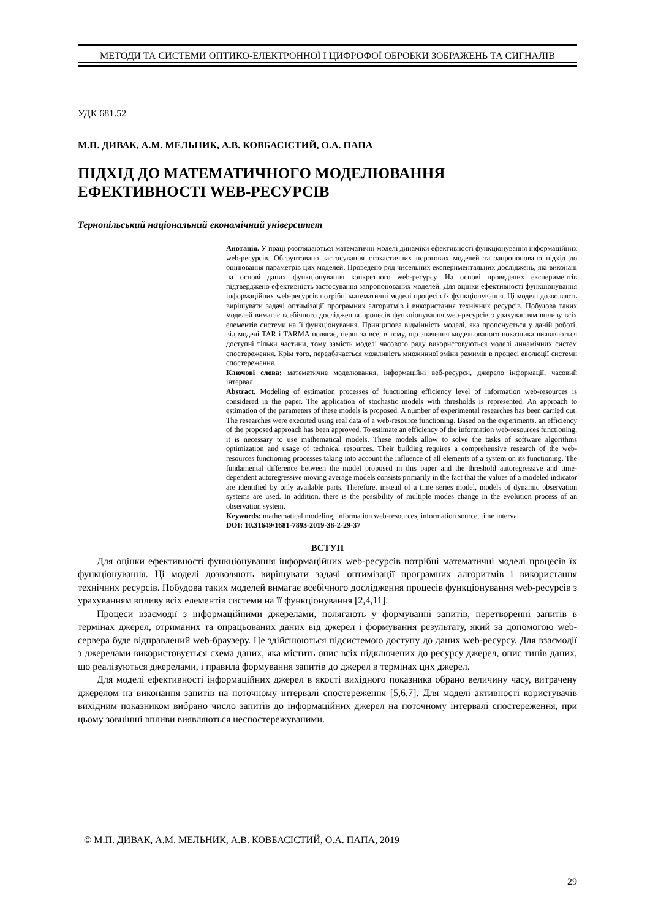МЕТОДИ ТА СИСТЕМИ ОПТИКО-ЕЛЕКТРОННОЇ І ЦИФРОФОЇ ОБРОБКИ ЗОБРАЖЕНЬ ТА СИГНАЛІВ
УДК 681.52
М.П. ДИВАК, А.М. МЕЛЬНИК, А.В. КОВБАСІСТИЙ, О.А. ПАПА
ПІДХІД ДО МАТЕМАТИЧНОГО МОДЕЛЮВАННЯ
ЕФЕКТИВНОСТІ WEB-РЕСУРСІВ
Тернопільський національний економічний університет
Анотація. У праці розглядаються математичні моделі динаміки ефективності функціонування інформаційних web-ресурсів. Обгрунтовано застосування стохастичних порогових моделей та запропоновано підхід до оцінювання параметрів цих моделей. Проведено ряд чисельних експериментальних досліджень, які виконані на основі даних функціонування конкретного web-ресурсу. На основі проведених експериментів підтверджено ефективність застосування запропонованих моделей. Для оцінки ефективності функціонування інформаційних web-ресурсів потрібні математичні моделі процесів їх функціонування. Ці моделі дозволяють вирішувати задачі оптимізації програмних алгоритмів і використання технічних ресурсів. Побудова таких моделей вимагає всебічного дослідження процесів функціонування web-ресурсів з урахуванням впливу всіх елементів системи на її функціонування. Принципова відмінність моделі, яка пропонується у даній роботі, від моделі TAR і TARMA полягає, перш за все, в тому, що значення модельованого показника виявляються доступні тільки частини, тому замість моделі часового ряду використовуються моделі динамічних систем спостереження. Крім того, передбачається можливість множинної зміни режимів в процесі еволюції системи спостереження.
Ключові слова: математичне моделювання, інформаційні веб-ресурси, джерело інформації, часовий інтервал.
Abstract. Modeling of estimation processes of functioning efficiency level of information web-resources is considered in the paper. The application of stochastic models with thresholds is represented. An approach to estimation of the parameters of these models is proposed. A number of experimental researches has been carried out. The researches were executed using real data of a web-resource functioning. Based on the experiments, an efficiency of the proposed approach has been approved. To estimate an efficiency of the information web-resources functioning, it is necessary to use mathematical models. These models allow to solve the tasks of software algorithms optimization and usage of technical resources. Their building requires a comprehensive research of the web-resources functioning processes taking into account the influence of all elements of a system on its functioning. The fundamental difference between the model proposed in this paper and the threshold autoregressive and time-dependent autoregressive moving average models consists primarily in the fact that the values of a modeled indicator are identified by only available parts. Therefore, instead of a time series model, models of dynamic observation systems are used. In addition, there is the possibility of multiple modes change in the evolution process of an observation system.
Keywords: mathematical modeling, information web-resources, information source, time interval
DOI: 10.31649/1681-7893-2019-38-2-29-37
ВСТУП
Для оцінки ефективності функціонування інформаційних web-ресурсів потрібні математичні моделі процесів їх функціонування. Ці моделі дозволяють вирішувати задачі оптимізації програмних алгоритмів і використання технічних ресурсів. Побудова таких моделей вимагає всебічного дослідження процесів функціонування web-ресурсів з урахуванням впливу всіх елементів системи на її функціонування [2,4,11].
Процеси взаємодії з інформаційними джерелами, полягають у формуванні запитів, перетворенні запитів в термінах джерел, отриманих та опрацьованих даних від джерел і формування результату, який за допомогою web-сервера буде відправлений web-браузеру. Це здійснюються підсистемою доступу до даних web-ресурсу. Для взаємодії з джерелами використовується схема даних, яка містить опис всіх підключених до ресурсу джерел, опис типів даних, що реалізуються джерелами, і правила формування запитів до джерел в термінах цих джерел.
Для моделі ефективності інформаційних джерел в якості вихідного показника обрано величину часу, витрачену джерелом на виконання запитів на поточному інтервалі спостереження [5,6,7]. Для моделі активності користувачів вихідним показником вибрано число запитів до інформаційних джерел на поточному інтервалі спостереження, при цьому зовнішні впливи виявляються неспостережуваними.
© М.П. ДИВАК, А.М. МЕЛЬНИК, А.В. КОВБАСІСТИЙ, О.А. ПАПА, 2019
29